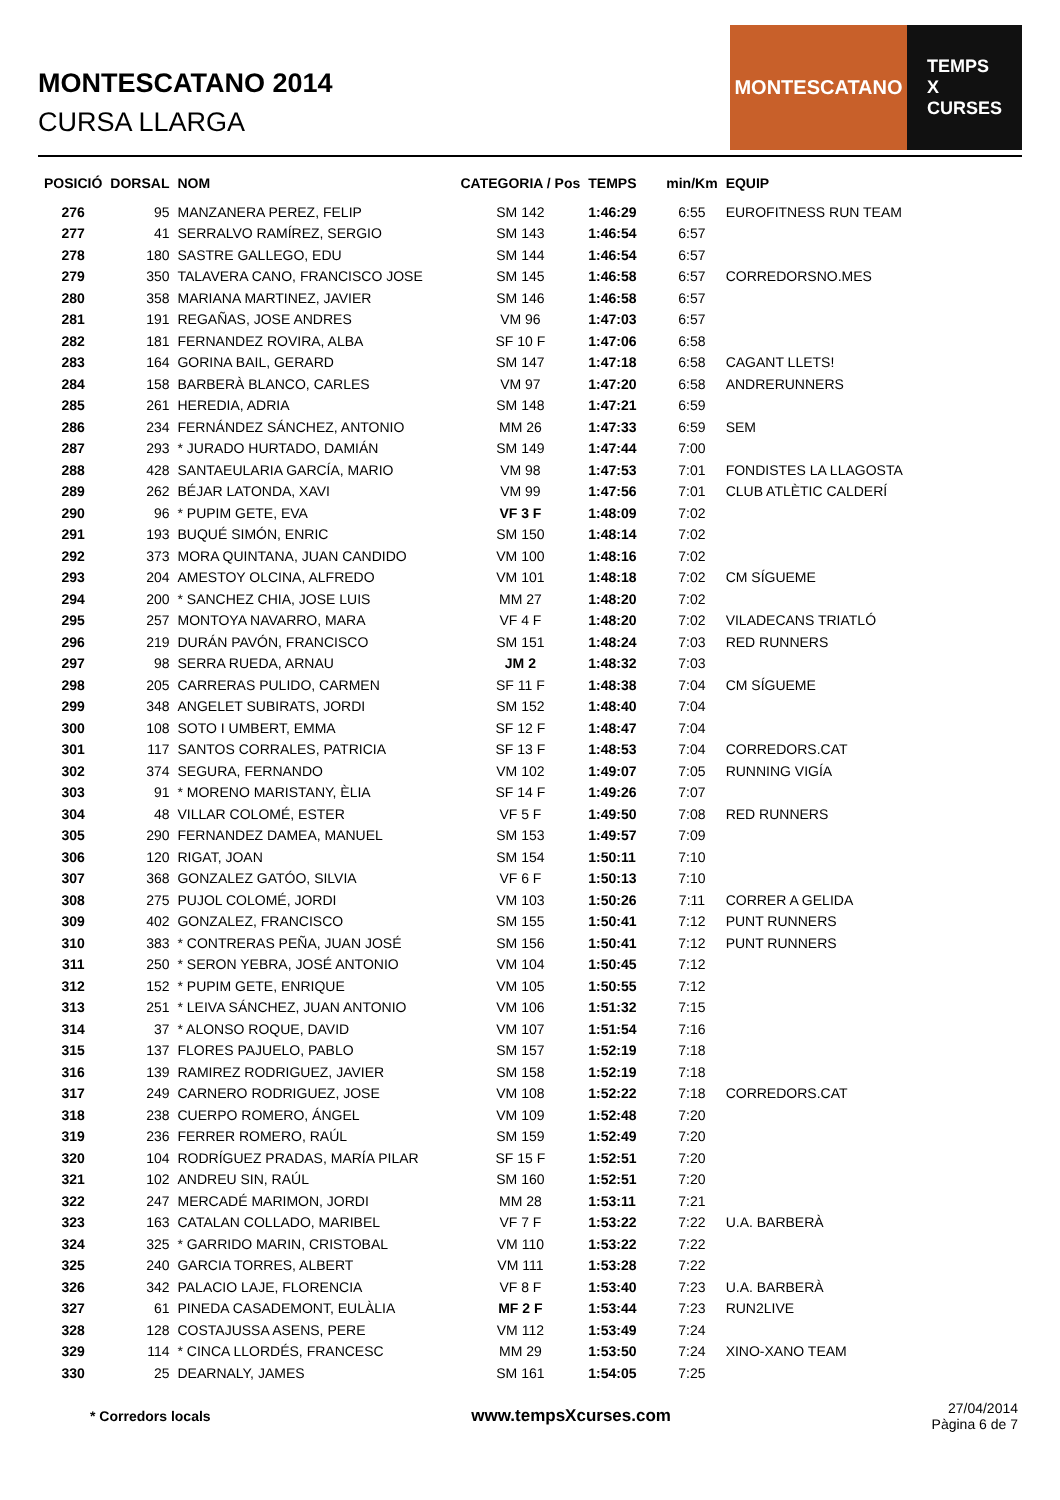MONTESCATANO 2014
CURSA LLARGA
MONTESCATANO TEMPS
X
CURSES
| POSICIÓ | DORSAL | NOM | CATEGORIA / Pos | TEMPS | min/Km | EQUIP |
| --- | --- | --- | --- | --- | --- | --- |
| 276 | 95 | MANZANERA PEREZ, FELIP | SM 142 | 1:46:29 | 6:55 | EUROFITNESS RUN TEAM |
| 277 | 41 | SERRALVO RAMÍREZ, SERGIO | SM 143 | 1:46:54 | 6:57 | |
| 278 | 180 | SASTRE GALLEGO, EDU | SM 144 | 1:46:54 | 6:57 | |
| 279 | 350 | TALAVERA CANO, FRANCISCO JOSE | SM 145 | 1:46:58 | 6:57 | CORREDORSNO.MES |
| 280 | 358 | MARIANA MARTINEZ, JAVIER | SM 146 | 1:46:58 | 6:57 | |
| 281 | 191 | REGAÑAS, JOSE ANDRES | VM 96 | 1:47:03 | 6:57 | |
| 282 | 181 | FERNANDEZ ROVIRA, ALBA | SF 10 F | 1:47:06 | 6:58 | |
| 283 | 164 | GORINA BAIL, GERARD | SM 147 | 1:47:18 | 6:58 | CAGANT LLETS! |
| 284 | 158 | BARBERÀ BLANCO, CARLES | VM 97 | 1:47:20 | 6:58 | ANDRERUNNERS |
| 285 | 261 | HEREDIA, ADRIA | SM 148 | 1:47:21 | 6:59 | |
| 286 | 234 | FERNÁNDEZ SÁNCHEZ, ANTONIO | MM 26 | 1:47:33 | 6:59 | SEM |
| 287 | 293 | * JURADO HURTADO, DAMIÁN | SM 149 | 1:47:44 | 7:00 | |
| 288 | 428 | SANTAEULARIA GARCÍA, MARIO | VM 98 | 1:47:53 | 7:01 | FONDISTES LA LLAGOSTA |
| 289 | 262 | BÉJAR LATONDA, XAVI | VM 99 | 1:47:56 | 7:01 | CLUB ATLÈTIC CALDERÍ |
| 290 | 96 | * PUPIM GETE, EVA | VF 3 F | 1:48:09 | 7:02 | |
| 291 | 193 | BUQUÉ SIMÓN, ENRIC | SM 150 | 1:48:14 | 7:02 | |
| 292 | 373 | MORA QUINTANA, JUAN CANDIDO | VM 100 | 1:48:16 | 7:02 | |
| 293 | 204 | AMESTOY OLCINA, ALFREDO | VM 101 | 1:48:18 | 7:02 | CM SÍGUEME |
| 294 | 200 | * SANCHEZ CHIA, JOSE LUIS | MM 27 | 1:48:20 | 7:02 | |
| 295 | 257 | MONTOYA NAVARRO, MARA | VF 4 F | 1:48:20 | 7:02 | VILADECANS TRIATLÓ |
| 296 | 219 | DURÁN PAVÓN, FRANCISCO | SM 151 | 1:48:24 | 7:03 | RED RUNNERS |
| 297 | 98 | SERRA RUEDA, ARNAU | JM 2 | 1:48:32 | 7:03 | |
| 298 | 205 | CARRERAS PULIDO, CARMEN | SF 11 F | 1:48:38 | 7:04 | CM SÍGUEME |
| 299 | 348 | ANGELET SUBIRATS, JORDI | SM 152 | 1:48:40 | 7:04 | |
| 300 | 108 | SOTO I UMBERT, EMMA | SF 12 F | 1:48:47 | 7:04 | |
| 301 | 117 | SANTOS CORRALES, PATRICIA | SF 13 F | 1:48:53 | 7:04 | CORREDORS.CAT |
| 302 | 374 | SEGURA, FERNANDO | VM 102 | 1:49:07 | 7:05 | RUNNING VIGÍA |
| 303 | 91 | * MORENO MARISTANY, ÈLIA | SF 14 F | 1:49:26 | 7:07 | |
| 304 | 48 | VILLAR COLOMÉ, ESTER | VF 5 F | 1:49:50 | 7:08 | RED RUNNERS |
| 305 | 290 | FERNANDEZ DAMEA, MANUEL | SM 153 | 1:49:57 | 7:09 | |
| 306 | 120 | RIGAT, JOAN | SM 154 | 1:50:11 | 7:10 | |
| 307 | 368 | GONZALEZ GATÓO, SILVIA | VF 6 F | 1:50:13 | 7:10 | |
| 308 | 275 | PUJOL COLOMÉ, JORDI | VM 103 | 1:50:26 | 7:11 | CORRER A GELIDA |
| 309 | 402 | GONZALEZ, FRANCISCO | SM 155 | 1:50:41 | 7:12 | PUNT RUNNERS |
| 310 | 383 | * CONTRERAS PEÑA, JUAN JOSÉ | SM 156 | 1:50:41 | 7:12 | PUNT RUNNERS |
| 311 | 250 | * SERON YEBRA, JOSÉ ANTONIO | VM 104 | 1:50:45 | 7:12 | |
| 312 | 152 | * PUPIM GETE, ENRIQUE | VM 105 | 1:50:55 | 7:12 | |
| 313 | 251 | * LEIVA SÁNCHEZ, JUAN ANTONIO | VM 106 | 1:51:32 | 7:15 | |
| 314 | 37 | * ALONSO ROQUE, DAVID | VM 107 | 1:51:54 | 7:16 | |
| 315 | 137 | FLORES PAJUELO, PABLO | SM 157 | 1:52:19 | 7:18 | |
| 316 | 139 | RAMIREZ RODRIGUEZ, JAVIER | SM 158 | 1:52:19 | 7:18 | |
| 317 | 249 | CARNERO RODRIGUEZ, JOSE | VM 108 | 1:52:22 | 7:18 | CORREDORS.CAT |
| 318 | 238 | CUERPO ROMERO, ÁNGEL | VM 109 | 1:52:48 | 7:20 | |
| 319 | 236 | FERRER ROMERO, RAÚL | SM 159 | 1:52:49 | 7:20 | |
| 320 | 104 | RODRÍGUEZ PRADAS, MARÍA PILAR | SF 15 F | 1:52:51 | 7:20 | |
| 321 | 102 | ANDREU SIN, RAÚL | SM 160 | 1:52:51 | 7:20 | |
| 322 | 247 | MERCADÉ MARIMON, JORDI | MM 28 | 1:53:11 | 7:21 | |
| 323 | 163 | CATALAN COLLADO, MARIBEL | VF 7 F | 1:53:22 | 7:22 | U.A. BARBERÀ |
| 324 | 325 | * GARRIDO MARIN, CRISTOBAL | VM 110 | 1:53:22 | 7:22 | |
| 325 | 240 | GARCIA TORRES, ALBERT | VM 111 | 1:53:28 | 7:22 | |
| 326 | 342 | PALACIO LAJE, FLORENCIA | VF 8 F | 1:53:40 | 7:23 | U.A. BARBERÀ |
| 327 | 61 | PINEDA CASADEMONT, EULÀLIA | MF 2 F | 1:53:44 | 7:23 | RUN2LIVE |
| 328 | 128 | COSTAJUSSA ASENS, PERE | VM 112 | 1:53:49 | 7:24 | |
| 329 | 114 | * CINCA LLORDÉS, FRANCESC | MM 29 | 1:53:50 | 7:24 | XINO-XANO TEAM |
| 330 | 25 | DEARNALY, JAMES | SM 161 | 1:54:05 | 7:25 | |
* Corredors locals www.tempsXcurses.com 27/04/2014
Pàgina 6 de 7